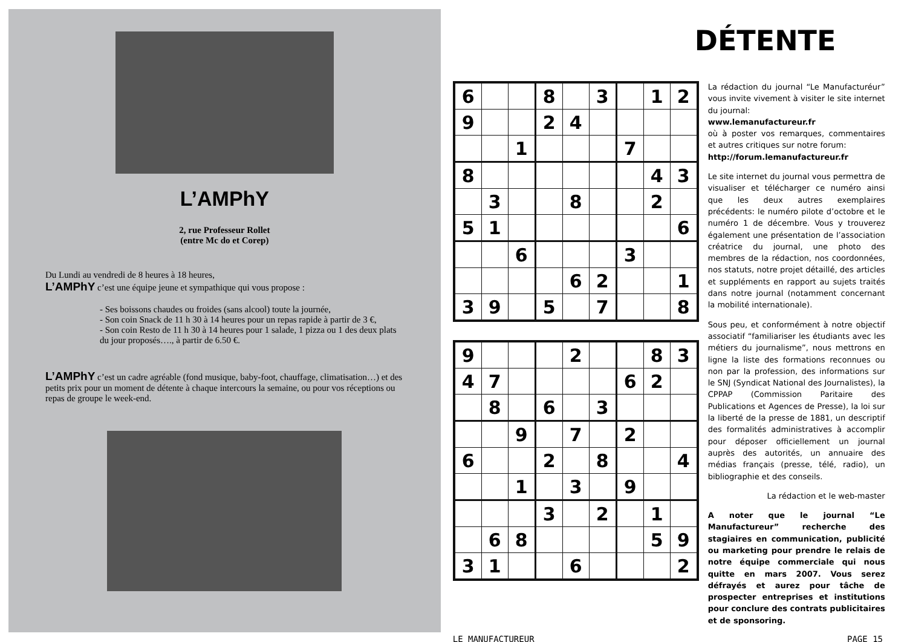L’AMPhY
2, rue Professeur Rollet
(entre Mc do et Corep)
Du Lundi au vendredi de 8 heures à 18 heures,
L’AMPhY c’est une équipe jeune et sympathique qui vous propose :
- Ses boissons chaudes ou froides (sans alcool) toute la journée,
- Son coin Snack de 11 h 30 à 14 heures pour un repas rapide à partir de 3 €,
- Son coin Resto de 11 h 30 à 14 heures pour 1 salade, 1 pizza ou 1 des deux plats du jour proposés…., à partir de 6.50 €.
L’AMPhY c’est un cadre agréable (fond musique, baby-foot, chauffage, climatisation…) et des petits prix pour un moment de détente à chaque intercours la semaine, ou pour vos réceptions ou repas de groupe le week-end.
DÉTENTE
| 6 | | | 8 | | 3 | | 1 | 2 |
| 9 | | | 2 | 4 | | | | |
| | | 1 | | | | 7 | | |
| 8 | | | | | | | 4 | 3 |
| | 3 | | | 8 | | | 2 | |
| 5 | 1 | | | | | | | 6 |
| | | 6 | | | | 3 | | |
| | | | | 6 | 2 | | | 1 |
| 3 | 9 | | 5 | | 7 | | | 8 |
| 9 | | | | 2 | | | 8 | 3 |
| 4 | 7 | | | | | 6 | 2 | |
| | 8 | | 6 | | 3 | | | |
| | | 9 | | 7 | | 2 | | |
| 6 | | | 2 | | 8 | | | 4 |
| | | 1 | | 3 | | 9 | | |
| | | | 3 | | 2 | | 1 | |
| | 6 | 8 | | | | | 5 | 9 |
| 3 | 1 | | | 6 | | | | 2 |
La rédaction du journal “Le Manufacturéur” vous invite vivement à visiter le site internet du journal:
www.lemanufactureur.fr
où à poster vos remarques, commentaires et autres critiques sur notre forum:
http://forum.lemanufactureur.fr
Le site internet du journal vous permettra de visualiser et télécharger ce numéro ainsi que les deux autres exemplaires précédents: le numéro pilote d’octobre et le numéro 1 de décembre. Vous y trouverez également une présentation de l’association créatrice du journal, une photo des membres de la rédaction, nos coordonnées, nos statuts, notre projet détaillé, des articles et suppléments en rapport au sujets traités dans notre journal (notamment concernant la mobilité internationale).
Sous peu, et conformément à notre objectif associatif “familiariser les étudiants avec les métiers du journalisme”, nous mettrons en ligne la liste des formations reconnues ou non par la profession, des informations sur le SNJ (Syndicat National des Journalistes), la CPPAP (Commission Paritaire des Publications et Agences de Presse), la loi sur la liberté de la presse de 1881, un descriptif des formalités administratives à accomplir pour déposer officiellement un journal auprès des autorités, un annuaire des médias français (presse, télé, radio), un bibliographie et des conseils.
La rédaction et le web-master
A noter que le journal “Le Manufactureur” recherche des stagiaires en communication, publicité ou marketing pour prendre le relais de notre équipe commerciale qui nous quitte en mars 2007. Vous serez défrayés et aurez pour tâche de prospecter entreprises et institutions pour conclure des contrats publicitaires et de sponsoring.
LE MANUFACTUREUR PAGE 15